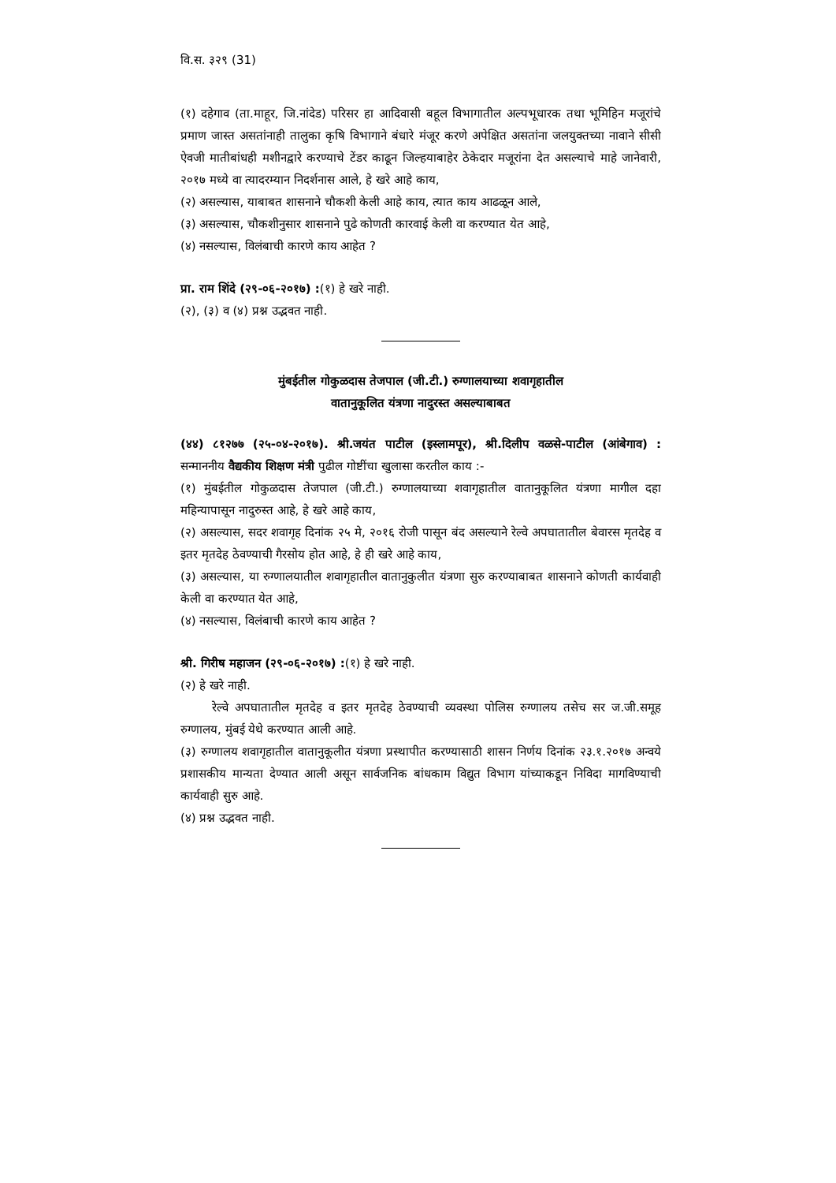वि.स. ३२९ (31)
(१) दहेगाव (ता.माहूर, जि.नांदेड) परिसर हा आदिवासी बहूल विभागातील अल्पभूधारक तथा भूमिहिन मजूरांचे प्रमाण जास्त असतांनाही तालुका कृषि विभागाने बंधारे मंजूर करणे अपेक्षित असतांना जलयुक्तच्या नावाने सीसी ऐवजी मातीबांधही मशीनद्वारे करण्याचे टेंडर काढून जिल्हयाबाहेर ठेकेदार मजूरांना देत असल्याचे माहे जानेवारी, २०१७ मध्ये वा त्यादरम्यान निदर्शनास आले, हे खरे आहे काय,
(२) असल्यास, याबाबत शासनाने चौकशी केली आहे काय, त्यात काय आढळून आले,
(३) असल्यास, चौकशीनुसार शासनाने पुढे कोणती कारवाई केली वा करण्यात येत आहे,
(४) नसल्यास, विलंबाची कारणे काय आहेत ?
प्रा. राम शिंदे (२९-०६-२०१७) :(१) हे खरे नाही.
(२), (३) व (४) प्रश्न उद्भवत नाही.
मुंबईतील गोकुळदास तेजपाल (जी.टी.) रुग्णालयाच्या शवागृहातील
वातानुकूलित यंत्रणा नादुरस्त असल्याबाबत
(४४) ८१२७७ (२५-०४-२०१७). श्री.जयंत पाटील (इस्लामपूर), श्री.दिलीप वळसे-पाटील (आंबेगाव) : सन्माननीय वैद्यकीय शिक्षण मंत्री पुढील गोष्टींचा खुलासा करतील काय :-
(१) मुंबईतील गोकुळदास तेजपाल (जी.टी.) रुग्णालयाच्या शवागृहातील वातानुकूलित यंत्रणा मागील दहा महिन्यापासून नादुरुस्त आहे, हे खरे आहे काय,
(२) असल्यास, सदर शवागृह दिनांक २५ मे, २०१६ रोजी पासून बंद असल्याने रेल्वे अपघातातील बेवारस मृतदेह व इतर मृतदेह ठेवण्याची गैरसोय होत आहे, हे ही खरे आहे काय,
(३) असल्यास, या रुग्णालयातील शवागृहातील वातानुकुलीत यंत्रणा सुरु करण्याबाबत शासनाने कोणती कार्यवाही केली वा करण्यात येत आहे,
(४) नसल्यास, विलंबाची कारणे काय आहेत ?
श्री. गिरीष महाजन (२९-०६-२०१७) :(१) हे खरे नाही.
(२) हे खरे नाही.
रेल्वे अपघातातील मृतदेह व इतर मृतदेह ठेवण्याची व्यवस्था पोलिस रुग्णालय तसेच सर ज.जी.समूह रुग्णालय, मुंबई येथे करण्यात आली आहे.
(३) रुग्णालय शवागृहातील वातानुकूलीत यंत्रणा प्रस्थापीत करण्यासाठी शासन निर्णय दिनांक २३.१.२०१७ अन्वये प्रशासकीय मान्यता देण्यात आली असून सार्वजनिक बांधकाम विद्युत विभाग यांच्याकडून निविदा मागविण्याची कार्यवाही सुरु आहे.
(४) प्रश्न उद्भवत नाही.